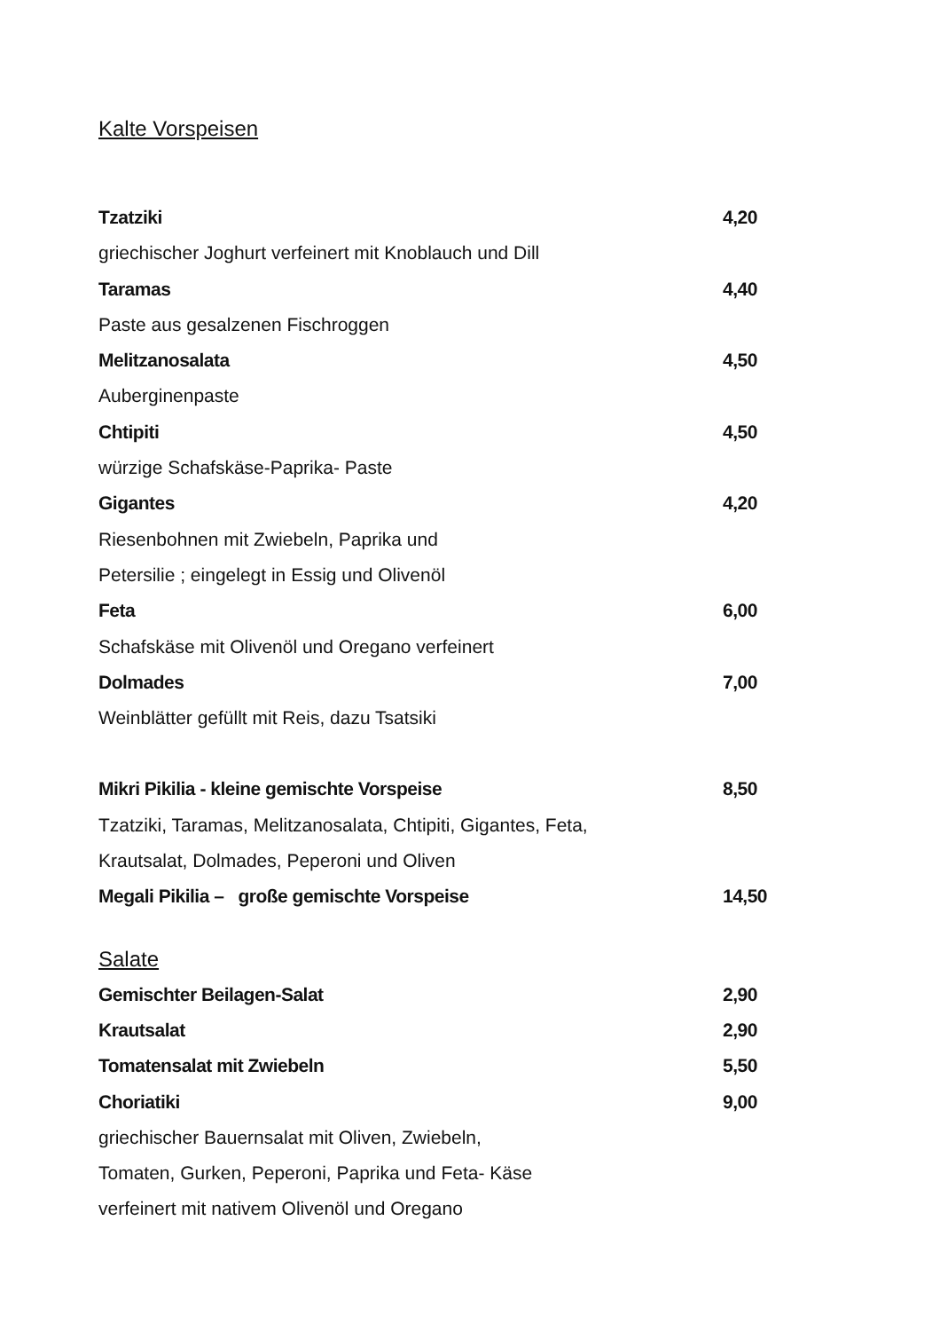Kalte Vorspeisen
Tzatziki 4,20
griechischer Joghurt verfeinert mit Knoblauch und Dill
Taramas 4,40
Paste aus gesalzenen Fischroggen
Melitzanosalata 4,50
Auberginenpaste
Chtipiti 4,50
würzige Schafskäse-Paprika- Paste
Gigantes 4,20
Riesenbohnen mit Zwiebeln, Paprika und
Petersilie ; eingelegt in Essig und Olivenöl
Feta 6,00
Schafskäse mit Olivenöl und Oregano verfeinert
Dolmades 7,00
Weinblätter gefüllt mit Reis, dazu Tsatsiki
Mikri Pikilia - kleine gemischte Vorspeise 8,50
Tzatziki, Taramas, Melitzanosalata, Chtipiti, Gigantes, Feta,
Krautsalat, Dolmades, Peperoni und Oliven
Megali Pikilia – große gemischte Vorspeise 14,50
Salate
Gemischter Beilagen-Salat 2,90
Krautsalat 2,90
Tomatensalat mit Zwiebeln 5,50
Choriatiki 9,00
griechischer Bauernsalat mit Oliven, Zwiebeln,
Tomaten, Gurken, Peperoni, Paprika und Feta- Käse
verfeinert mit nativem Olivenöl und Oregano